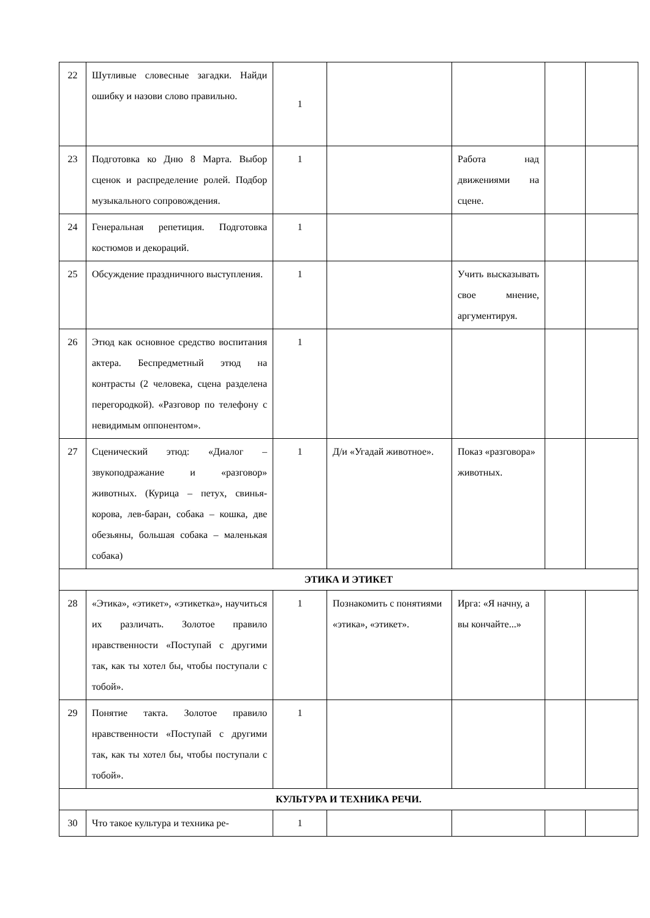| 22 | Шутливые словесные загадки. Найди ошибку и назови слово правильно. | 1 | | | | |
| 23 | Подготовка ко Дню 8 Марта. Выбор сценок и распределение ролей. Подбор музыкального сопровождения. | 1 | | Работа над движениями на сцене. | | |
| 24 | Генеральная репетиция. Подготовка костюмов и декораций. | 1 | | | | |
| 25 | Обсуждение праздничного выступления. | 1 | | Учить высказывать свое мнение, аргументируя. | | |
| 26 | Этюд как основное средство воспитания актера. Беспредметный этюд на контрасты (2 человека, сцена разделена перегородкой). «Разговор по телефону с невидимым оппонентом». | 1 | | | | |
| 27 | Сценический этюд: «Диалог – звукоподражание и «разговор» животных. (Курица – петух, свинья-корова, лев-баран, собака – кошка, две обезьяны, большая собака – маленькая собака) | 1 | Д/и «Угадай животное». | Показ «разговора» животных. | | |
| ЭТИКА И ЭТИКЕТ | | | | | | |
| 28 | «Этика», «этикет», «этикетка», научиться их различать. Золотое правило нравственности «Поступай с другими так, как ты хотел бы, чтобы поступали с тобой». | 1 | Познакомить с понятиями «этика», «этикет». | Ирга: «Я начну, а вы кончайте...» | | |
| 29 | Понятие такта. Золотое правило нравственности «Поступай с другими так, как ты хотел бы, чтобы поступали с тобой». | 1 | | | | |
| КУЛЬТУРА И ТЕХНИКА РЕЧИ. | | | | | | |
| 30 | Что такое культура и техника ре- | 1 | | | | |